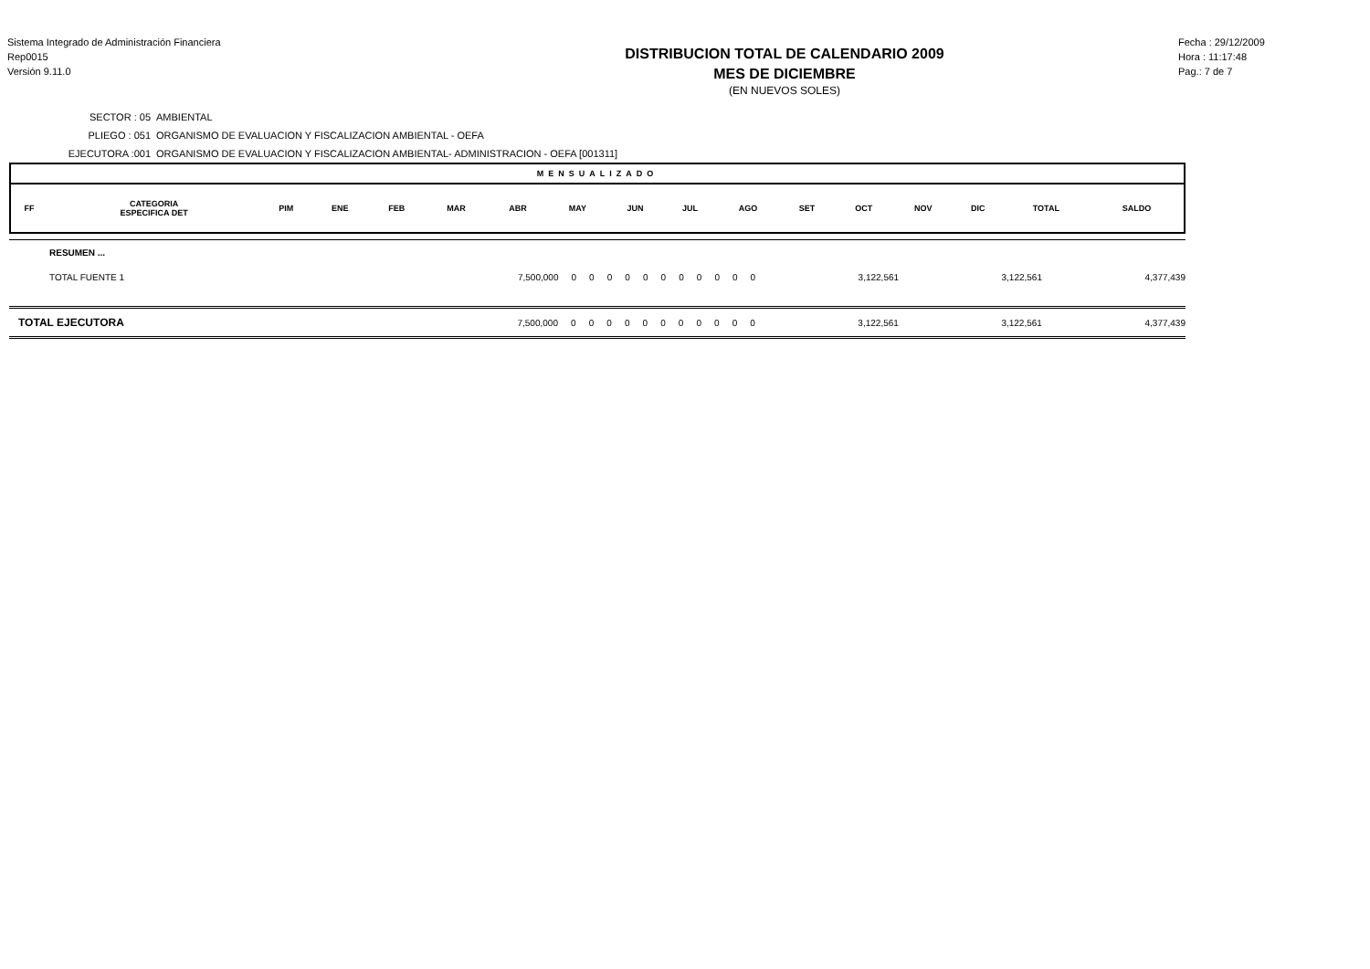Sistema Integrado de Administración Financiera
Rep0015
Versión 9.11.0
DISTRIBUCION TOTAL DE CALENDARIO 2009
MES DE DICIEMBRE
(EN NUEVOS SOLES)
Fecha : 29/12/2009
Hora : 11:17:48
Pag.: 7 de 7
SECTOR : 05 AMBIENTAL
PLIEGO : 051 ORGANISMO DE EVALUACION Y FISCALIZACION AMBIENTAL - OEFA
EJECUTORA :001 ORGANISMO DE EVALUACION Y FISCALIZACION AMBIENTAL- ADMINISTRACION - OEFA [001311]
MENSUALIZADO
| FF | CATEGORIA ESPECIFICA DET | PIM | ENE | FEB | MAR | ABR | MAY | JUN | JUL | AGO | SET | OCT | NOV | DIC | TOTAL | SALDO |
| RESUMEN ... | | | | | | | | | | | | | | | |
| TOTAL FUENTE 1 | 7,500,000 | 0 | 0 | 0 | 0 | 0 | 0 | 0 | 0 | 0 | 0 | 0 | 3,122,561 | 3,122,561 | 4,377,439 |
| TOTAL EJECUTORA | 7,500,000 | 0 | 0 | 0 | 0 | 0 | 0 | 0 | 0 | 0 | 0 | 0 | 3,122,561 | 3,122,561 | 4,377,439 |